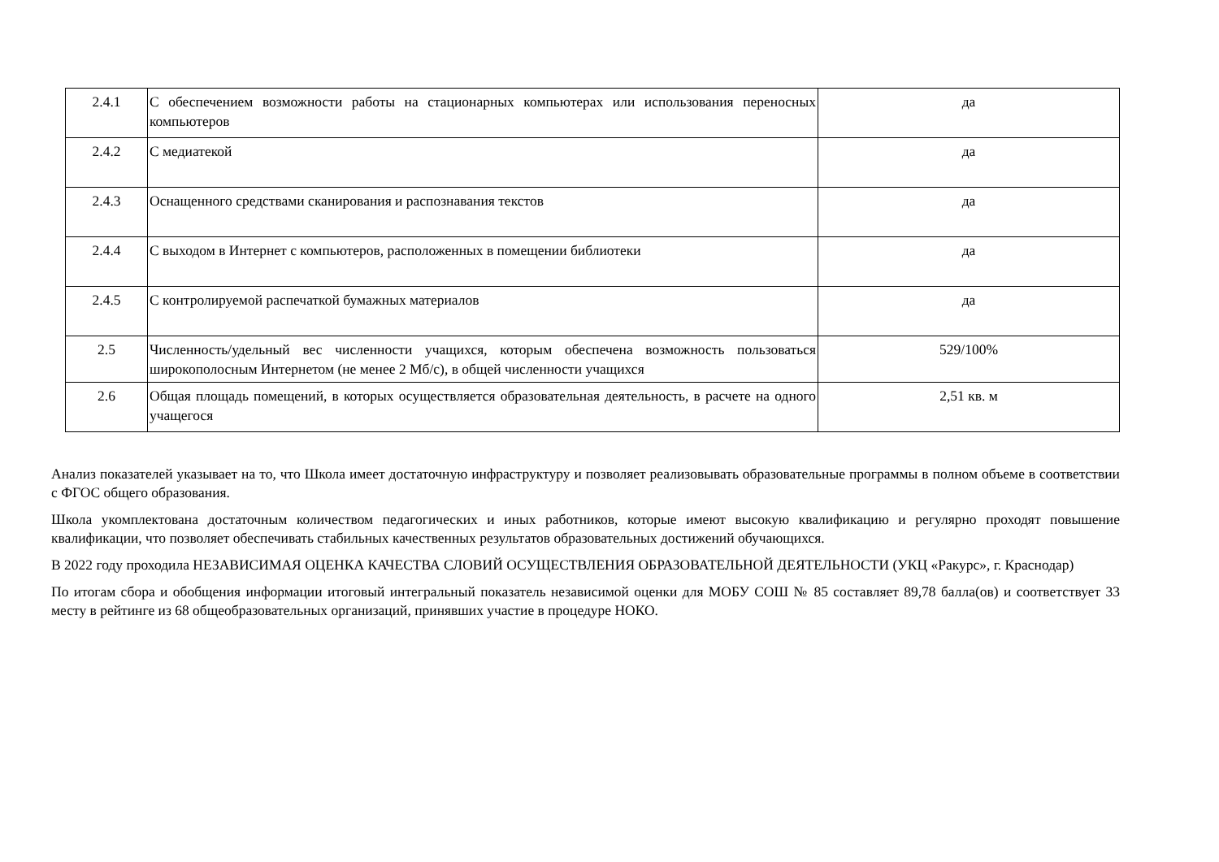| 2.4.1 | С обеспечением возможности работы на стационарных компьютерах или использования переносных компьютеров | да |
| 2.4.2 | С медиатекой | да |
| 2.4.3 | Оснащенного средствами сканирования и распознавания текстов | да |
| 2.4.4 | С выходом в Интернет с компьютеров, расположенных в помещении библиотеки | да |
| 2.4.5 | С контролируемой распечаткой бумажных материалов | да |
| 2.5 | Численность/удельный вес численности учащихся, которым обеспечена возможность пользоваться широкополосным Интернетом (не менее 2 Мб/с), в общей численности учащихся | 529/100% |
| 2.6 | Общая площадь помещений, в которых осуществляется образовательная деятельность, в расчете на одного учащегося | 2,51 кв. м |
Анализ показателей указывает на то, что Школа имеет достаточную инфраструктуру и позволяет реализовывать образовательные программы в полном объеме в соответствии с ФГОС общего образования.
Школа укомплектована достаточным количеством педагогических и иных работников, которые имеют высокую квалификацию и регулярно проходят повышение квалификации, что позволяет обеспечивать стабильных качественных результатов образовательных достижений обучающихся.
В 2022 году проходила НЕЗАВИСИМАЯ ОЦЕНКА КАЧЕСТВА СЛОВИЙ ОСУЩЕСТВЛЕНИЯ ОБРАЗОВАТЕЛЬНОЙ ДЕЯТЕЛЬНОСТИ (УКЦ «Ракурс», г. Краснодар)
По итогам сбора и обобщения информации итоговый интегральный показатель независимой оценки для МОБУ СОШ № 85 составляет 89,78 балла(ов) и соответствует 33 месту в рейтинге из 68 общеобразовательных организаций, принявших участие в процедуре НОКО.